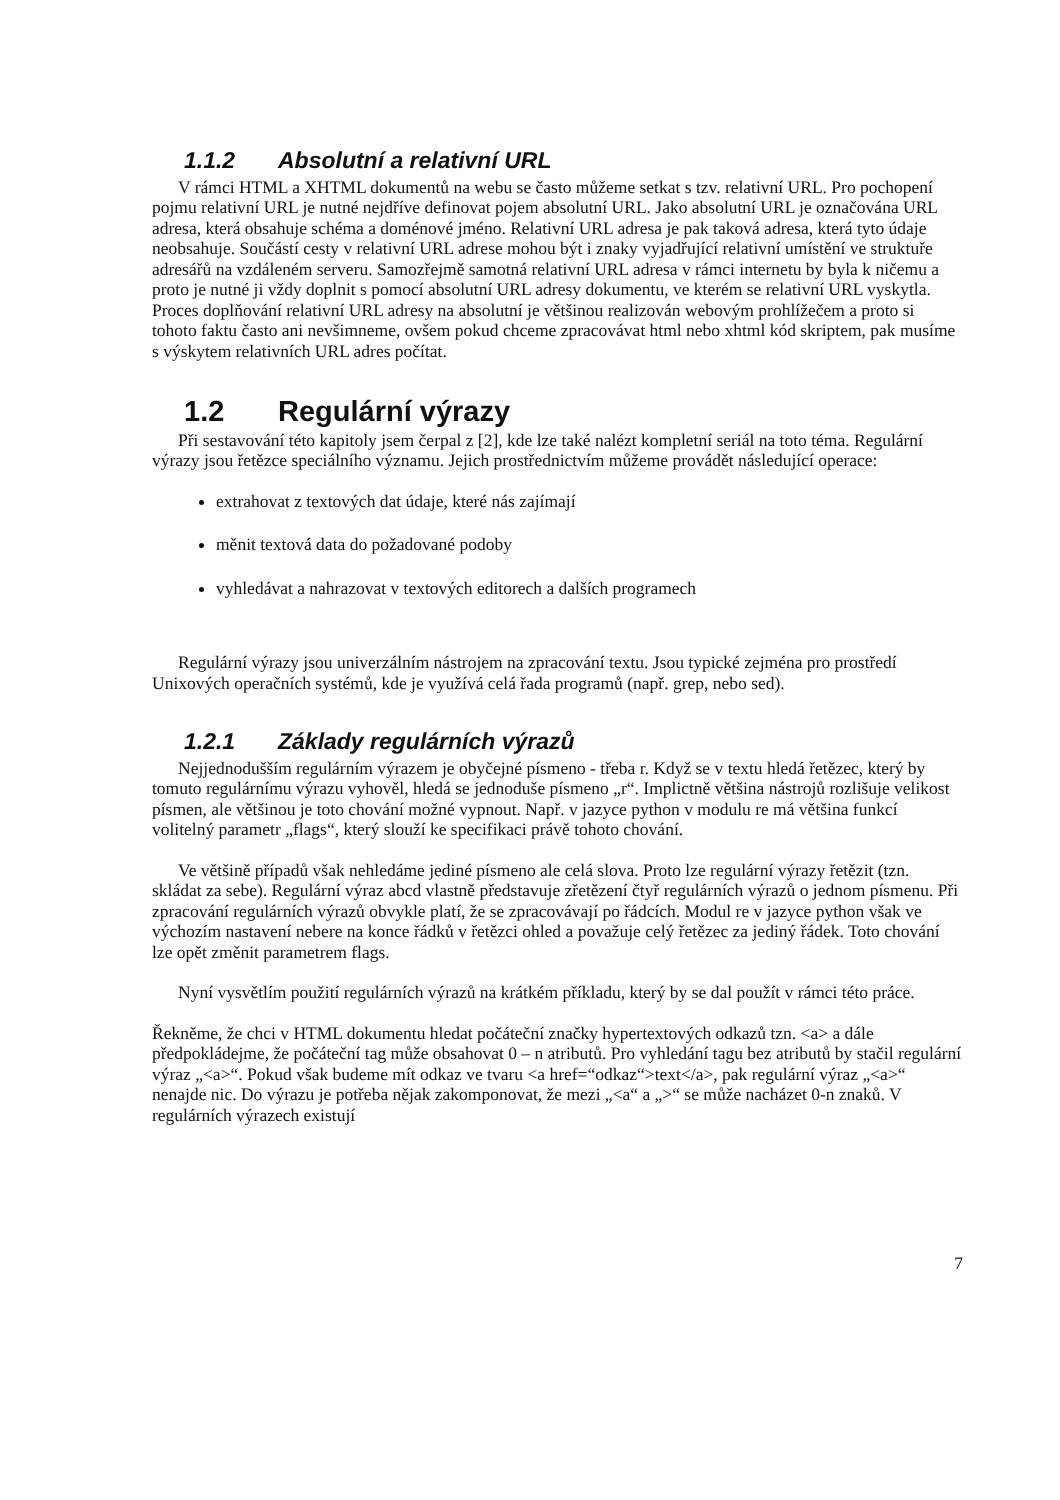1.1.2 Absolutní a relativní URL
V rámci HTML a XHTML dokumentů na webu se často můžeme setkat s tzv. relativní URL. Pro pochopení pojmu relativní URL je nutné nejdříve definovat pojem absolutní URL. Jako absolutní URL je označována URL adresa, která obsahuje schéma a doménové jméno. Relativní URL adresa je pak taková adresa, která tyto údaje neobsahuje. Součástí cesty v relativní URL adrese mohou být i znaky vyjadřující relativní umístění ve struktuře adresářů na vzdáleném serveru. Samozřejmě samotná relativní URL adresa v rámci internetu by byla k ničemu a proto je nutné ji vždy doplnit s pomocí absolutní URL adresy dokumentu, ve kterém se relativní URL vyskytla. Proces doplňování relativní URL adresy na absolutní je většinou realizován webovým prohlížečem a proto si tohoto faktu často ani nevšimneme, ovšem pokud chceme zpracovávat html nebo xhtml kód skriptem, pak musíme s výskytem relativních URL adres počítat.
1.2 Regulární výrazy
Při sestavování této kapitoly jsem čerpal z [2], kde lze také nalézt kompletní seriál na toto téma. Regulární výrazy jsou řetězce speciálního významu. Jejich prostřednictvím můžeme provádět následující operace:
extrahovat z textových dat údaje, které nás zajímají
měnit textová data do požadované podoby
vyhledávat a nahrazovat v textových editorech a dalších programech
Regulární výrazy jsou univerzálním nástrojem na zpracování textu. Jsou typické zejména pro prostředí Unixových operačních systémů, kde je využívá celá řada programů (např. grep, nebo sed).
1.2.1 Základy regulárních výrazů
Nejjednodušším regulárním výrazem je obyčejné písmeno - třeba r. Když se v textu hledá řetězec, který by tomuto regulárnímu výrazu vyhověl, hledá se jednoduše písmeno „r“. Implictně většina nástrojů rozlišuje velikost písmen, ale většinou je toto chování možné vypnout. Např. v jazyce python v modulu re má většina funkcí volitelný parametr „flags“, který slouží ke specifikaci právě tohoto chování.
Ve většině případů však nehledáme jediné písmeno ale celá slova. Proto lze regulární výrazy řetězit (tzn. skládat za sebe). Regulární výraz abcd vlastně představuje zřetězení čtyř regulárních výrazů o jednom písmenu. Při zpracování regulárních výrazů obvykle platí, že se zpracovávají po řádcích. Modul re v jazyce python však ve výchozím nastavení nebere na konce řádků v řetězci ohled a považuje celý řetězec za jediný řádek. Toto chování lze opět změnit parametrem flags.
Nyní vysvětlím použití regulárních výrazů na krátkém příkladu, který by se dal použít v rámci této práce.
Řekněme, že chci v HTML dokumentu hledat počáteční značky hypertextových odkazů tzn. <a> a dále předpokládejme, že počáteční tag může obsahovat 0 – n atributů. Pro vyhledání tagu bez atributů by stačil regulární výraz „<a>“. Pokud však budeme mít odkaz ve tvaru <a href=“odkaz“>text</a>, pak regulární výraz „<a>“ nenajde nic. Do výrazu je potřeba nějak zakomponovat, že mezi „<a“ a „>“ se může nacházet 0-n znaků. V regulárních výrazech existují
7